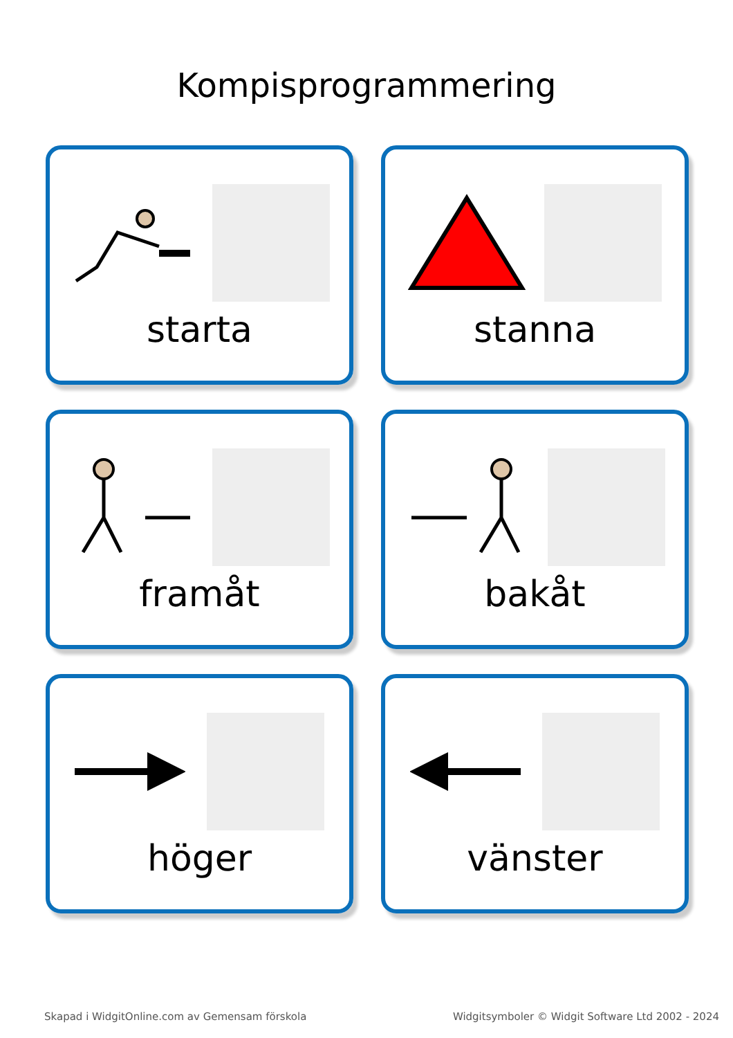Kompisprogrammering
starta
stanna
framåt
bakåt
höger
vänster
Skapad i WidgitOnline.com av Gemensam förskola Widgitsymboler © Widgit Software Ltd 2002 - 2024